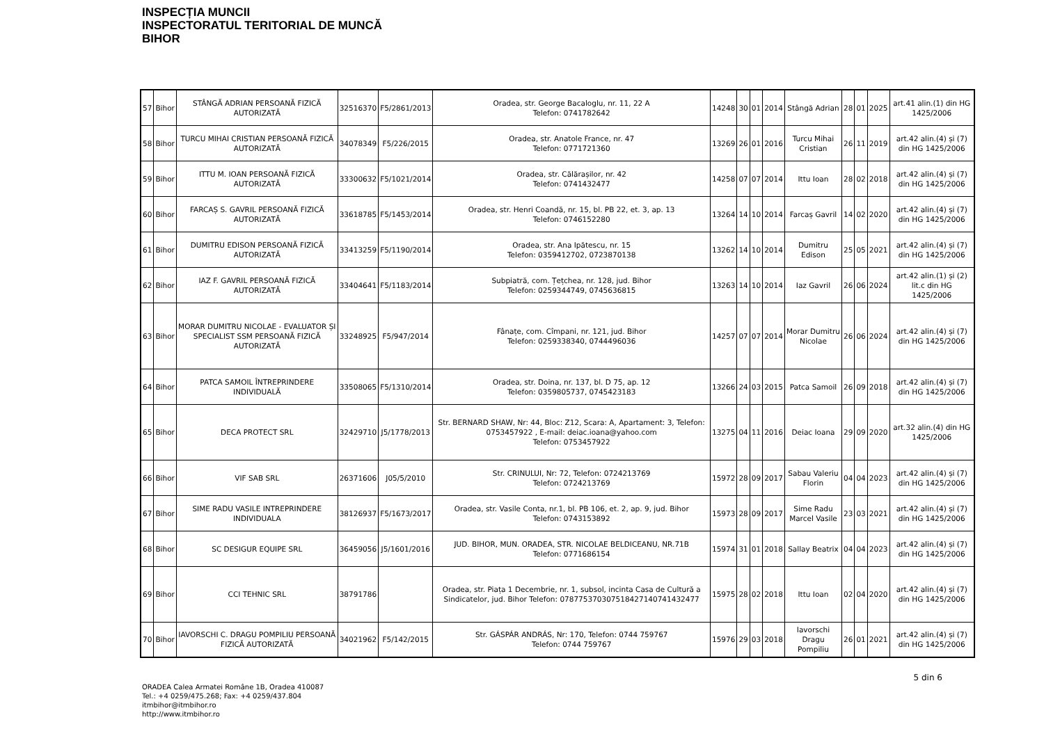INSPECȚIA MUNCII
INSPECTORATUL TERITORIAL DE MUNCĂ
BIHOR
| 57 | Bihor | STÂNGĂ ADRIAN PERSOANĂ FIZICĂ AUTORIZATĂ | 32516370 | F5/2861/2013 | Oradea, str. George Bacaloglu, nr. 11, 22 A Telefon: 0741782642 | 14248 | 30 | 01 | 2014 | Stângă Adrian | 28 | 01 | 2025 | art.41 alin.(1) din HG 1425/2006 |
| 58 | Bihor | TURCU MIHAI CRISTIAN PERSOANĂ FIZICĂ AUTORIZATĂ | 34078349 | F5/226/2015 | Oradea, str. Anatole France, nr. 47 Telefon: 0771721360 | 13269 | 26 | 01 | 2016 | Turcu Mihai Cristian | 26 | 11 | 2019 | art.42 alin.(4) și (7) din HG 1425/2006 |
| 59 | Bihor | ITTU M. IOAN PERSOANĂ FIZICĂ AUTORIZATĂ | 33300632 | F5/1021/2014 | Oradea, str. Călărașilor, nr. 42 Telefon: 0741432477 | 14258 | 07 | 07 | 2014 | Ittu Ioan | 28 | 02 | 2018 | art.42 alin.(4) și (7) din HG 1425/2006 |
| 60 | Bihor | FARCAȘ S. GAVRIL PERSOANĂ FIZICĂ AUTORIZATĂ | 33618785 | F5/1453/2014 | Oradea, str. Henri Coandă, nr. 15, bl. PB 22, et. 3, ap. 13 Telefon: 0746152280 | 13264 | 14 | 10 | 2014 | Farcaș Gavril | 14 | 02 | 2020 | art.42 alin.(4) și (7) din HG 1425/2006 |
| 61 | Bihor | DUMITRU EDISON PERSOANĂ FIZICĂ AUTORIZATĂ | 33413259 | F5/1190/2014 | Oradea, str. Ana Ipătescu, nr. 15 Telefon: 0359412702, 0723870138 | 13262 | 14 | 10 | 2014 | Dumitru Edison | 25 | 05 | 2021 | art.42 alin.(4) și (7) din HG 1425/2006 |
| 62 | Bihor | IAZ F. GAVRIL PERSOANĂ FIZICĂ AUTORIZATĂ | 33404641 | F5/1183/2014 | Subpiatră, com. Țețchea, nr. 128, jud. Bihor Telefon: 0259344749, 0745636815 | 13263 | 14 | 10 | 2014 | Iaz Gavril | 26 | 06 | 2024 | art.42 alin.(1) și (2) lit.c din HG 1425/2006 |
| 63 | Bihor | MORAR DUMITRU NICOLAE - EVALUATOR ȘI SPECIALIST SSM PERSOANĂ FIZICĂ AUTORIZATĂ | 33248925 | F5/947/2014 | Fânațe, com. Cîmpani, nr. 121, jud. Bihor Telefon: 0259338340, 0744496036 | 14257 | 07 | 07 | 2014 | Morar Dumitru Nicolae | 26 | 06 | 2024 | art.42 alin.(4) și (7) din HG 1425/2006 |
| 64 | Bihor | PATCA SAMOIL ÎNTREPRINDERE INDIVIDUALĂ | 33508065 | F5/1310/2014 | Oradea, str. Doina, nr. 137, bl. D 75, ap. 12 Telefon: 0359805737, 0745423183 | 13266 | 24 | 03 | 2015 | Patca Samoil | 26 | 09 | 2018 | art.42 alin.(4) și (7) din HG 1425/2006 |
| 65 | Bihor | DECA PROTECT SRL | 32429710 | J5/1778/2013 | Str. BERNARD SHAW, Nr: 44, Bloc: Z12, Scara: A, Apartament: 3, Telefon: 0753457922 , E-mail: deiac.ioana@yahoo.com Telefon: 0753457922 | 13275 | 04 | 11 | 2016 | Deiac Ioana | 29 | 09 | 2020 | art.32 alin.(4) din HG 1425/2006 |
| 66 | Bihor | VIF SAB SRL | 26371606 | J05/5/2010 | Str. CRINULUI, Nr: 72, Telefon: 0724213769 Telefon: 0724213769 | 15972 | 28 | 09 | 2017 | Sabau Valeriu Florin | 04 | 04 | 2023 | art.42 alin.(4) și (7) din HG 1425/2006 |
| 67 | Bihor | SIME RADU VASILE INTREPRINDERE INDIVIDUALA | 38126937 | F5/1673/2017 | Oradea, str. Vasile Conta, nr.1, bl. PB 106, et. 2, ap. 9, jud. Bihor Telefon: 0743153892 | 15973 | 28 | 09 | 2017 | Sime Radu Marcel Vasile | 23 | 03 | 2021 | art.42 alin.(4) și (7) din HG 1425/2006 |
| 68 | Bihor | SC DESIGUR EQUIPE SRL | 36459056 | J5/1601/2016 | JUD. BIHOR, MUN. ORADEA, STR. NICOLAE BELDICEANU, NR.71B Telefon: 0771686154 | 15974 | 31 | 01 | 2018 | Sallay Beatrix | 04 | 04 | 2023 | art.42 alin.(4) și (7) din HG 1425/2006 |
| 69 | Bihor | CCI TEHNIC SRL | 38791786 | | Oradea, str. Piața 1 Decembrie, nr. 1, subsol, incinta Casa de Cultură a Sindicatelor, jud. Bihor Telefon: 078775370307518427140741432477 | 15975 | 28 | 02 | 2018 | Ittu Ioan | 02 | 04 | 2020 | art.42 alin.(4) și (7) din HG 1425/2006 |
| 70 | Bihor | IAVORSCHI C. DRAGU POMPILIU PERSOANĂ FIZICĂ AUTORIZATĂ | 34021962 | F5/142/2015 | Str. GÁSPÁR ANDRÁS, Nr: 170, Telefon: 0744 759767 Telefon: 0744 759767 | 15976 | 29 | 03 | 2018 | Iavorschi Dragu Pompiliu | 26 | 01 | 2021 | art.42 alin.(4) și (7) din HG 1425/2006 |
ORADEA Calea Armatei Române 1B, Oradea 410087
Tel.: +4 0259/475.268; Fax: +4 0259/437.804
itmbihor@itmbihor.ro
http://www.itmbihor.ro
5 din 6